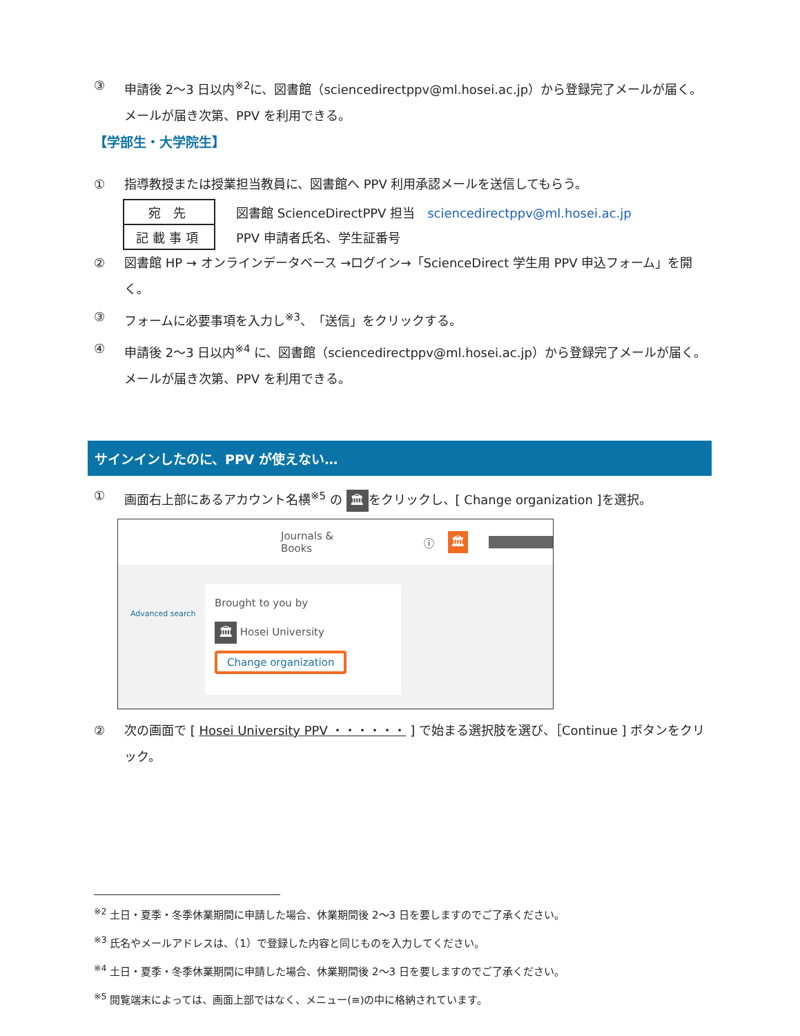③ 申請後 2〜3 日以内<sup>※2</sup>に、図書館（sciencedirectppv@ml.hosei.ac.jp）から登録完了メールが届く。メールが届き次第、PPV を利用できる。
【学部生・大学院生】
① 指導教授または授業担当教員に、図書館へ PPV 利用承認メールを送信してもらう。
| 宛 先 | 図書館 ScienceDirectPPV 担当 sciencedirectppv@ml.hosei.ac.jp |
| 記載事項 | PPV 申請者氏名、学生証番号 |
② 図書館 HP → オンラインデータベース →ログイン→「ScienceDirect 学生用 PPV 申込フォーム」を開く。
③ フォームに必要事項を入力し<sup>※3</sup>、「送信」をクリックする。
④ 申請後 2〜3 日以内<sup>※4</sup> に、図書館（sciencedirectppv@ml.hosei.ac.jp）から登録完了メールが届く。メールが届き次第、PPV を利用できる。
サインインしたのに、PPV が使えない…
① 画面右上部にあるアカウント名横<sup>※5</sup> の 🏛 をクリックし、[ Change organization ]を選択。
Journals & Books ⓘ 🏛
Advanced search
Brought to you by
🏛 Hosei University
Change organization
② 次の画面で [ Hosei University PPV ・・・・・・ ] で始まる選択肢を選び、［Continue ] ボタンをクリック。
<sup>※2</sup> 土日・夏季・冬季休業期間に申請した場合、休業期間後 2〜3 日を要しますのでご了承ください。
<sup>※3</sup> 氏名やメールアドレスは、（1）で登録した内容と同じものを入力してください。
<sup>※4</sup> 土日・夏季・冬季休業期間に申請した場合、休業期間後 2〜3 日を要しますのでご了承ください。
<sup>※5</sup> 閲覧端末によっては、画面上部ではなく、メニュー(≡)の中に格納されています。